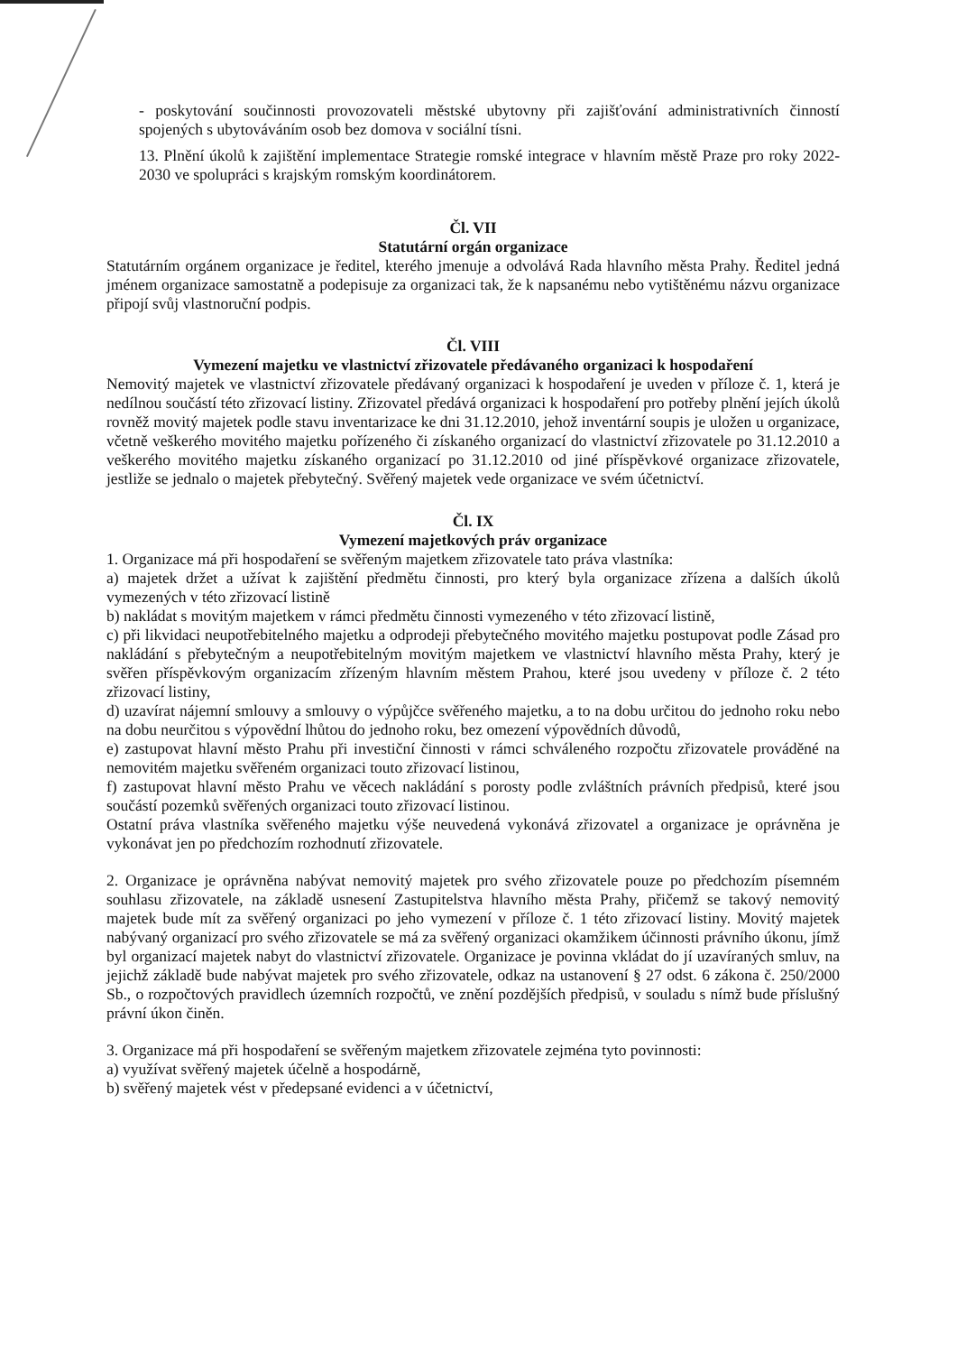- poskytování součinnosti provozovateli městské ubytovny při zajišťování administrativních činností spojených s ubytováváním osob bez domova v sociální tísni.
13. Plnění úkolů k zajištění implementace Strategie romské integrace v hlavním městě Praze pro roky 2022-2030 ve spolupráci s krajským romským koordinátorem.
Čl. VII
Statutární orgán organizace
Statutárním orgánem organizace je ředitel, kterého jmenuje a odvolává Rada hlavního města Prahy. Ředitel jedná jménem organizace samostatně a podepisuje za organizaci tak, že k napsanému nebo vytištěnému názvu organizace připojí svůj vlastnoruční podpis.
Čl. VIII
Vymezení majetku ve vlastnictví zřizovatele předávaného organizaci k hospodaření
Nemovitý majetek ve vlastnictví zřizovatele předávaný organizaci k hospodaření je uveden v příloze č. 1, která je nedílnou součástí této zřizovací listiny. Zřizovatel předává organizaci k hospodaření pro potřeby plnění jejích úkolů rovněž movitý majetek podle stavu inventarizace ke dni 31.12.2010, jehož inventární soupis je uložen u organizace, včetně veškerého movitého majetku pořízeného či získaného organizací do vlastnictví zřizovatele po 31.12.2010 a veškerého movitého majetku získaného organizací po 31.12.2010 od jiné příspěvkové organizace zřizovatele, jestliže se jednalo o majetek přebytečný. Svěřený majetek vede organizace ve svém účetnictví.
Čl. IX
Vymezení majetkových práv organizace
1. Organizace má při hospodaření se svěřeným majetkem zřizovatele tato práva vlastníka:
a) majetek držet a užívat k zajištění předmětu činnosti, pro který byla organizace zřízena a dalších úkolů vymezených v této zřizovací listině
b) nakládat s movitým majetkem v rámci předmětu činnosti vymezeného v této zřizovací listině,
c) při likvidaci neupotřebitelného majetku a odprodeji přebytečného movitého majetku postupovat podle Zásad pro nakládání s přebytečným a neupotřebitelným movitým majetkem ve vlastnictví hlavního města Prahy, který je svěřen příspěvkovým organizacím zřízeným hlavním městem Prahou, které jsou uvedeny v příloze č. 2 této zřizovací listiny,
d) uzavírat nájemní smlouvy a smlouvy o výpůjčce svěřeného majetku, a to na dobu určitou do jednoho roku nebo na dobu neurčitou s výpovědní lhůtou do jednoho roku, bez omezení výpovědních důvodů,
e) zastupovat hlavní město Prahu při investiční činnosti v rámci schváleného rozpočtu zřizovatele prováděné na nemovitém majetku svěřeném organizaci touto zřizovací listinou,
f) zastupovat hlavní město Prahu ve věcech nakládání s porosty podle zvláštních právních předpisů, které jsou součástí pozemků svěřených organizaci touto zřizovací listinou.
Ostatní práva vlastníka svěřeného majetku výše neuvedená vykonává zřizovatel a organizace je oprávněna je vykonávat jen po předchozím rozhodnutí zřizovatele.
2. Organizace je oprávněna nabývat nemovitý majetek pro svého zřizovatele pouze po předchozím písemném souhlasu zřizovatele, na základě usnesení Zastupitelstva hlavního města Prahy, přičemž se takový nemovitý majetek bude mít za svěřený organizaci po jeho vymezení v příloze č. 1 této zřizovací listiny. Movitý majetek nabývaný organizací pro svého zřizovatele se má za svěřený organizaci okamžikem účinnosti právního úkonu, jímž byl organizací majetek nabyt do vlastnictví zřizovatele. Organizace je povinna vkládat do jí uzavíraných smluv, na jejichž základě bude nabývat majetek pro svého zřizovatele, odkaz na ustanovení § 27 odst. 6 zákona č. 250/2000 Sb., o rozpočtových pravidlech územních rozpočtů, ve znění pozdějších předpisů, v souladu s nímž bude příslušný právní úkon činěn.
3. Organizace má při hospodaření se svěřeným majetkem zřizovatele zejména tyto povinnosti:
a) využívat svěřený majetek účelně a hospodárně,
b) svěřený majetek vést v předepsané evidenci a v účetnictví,